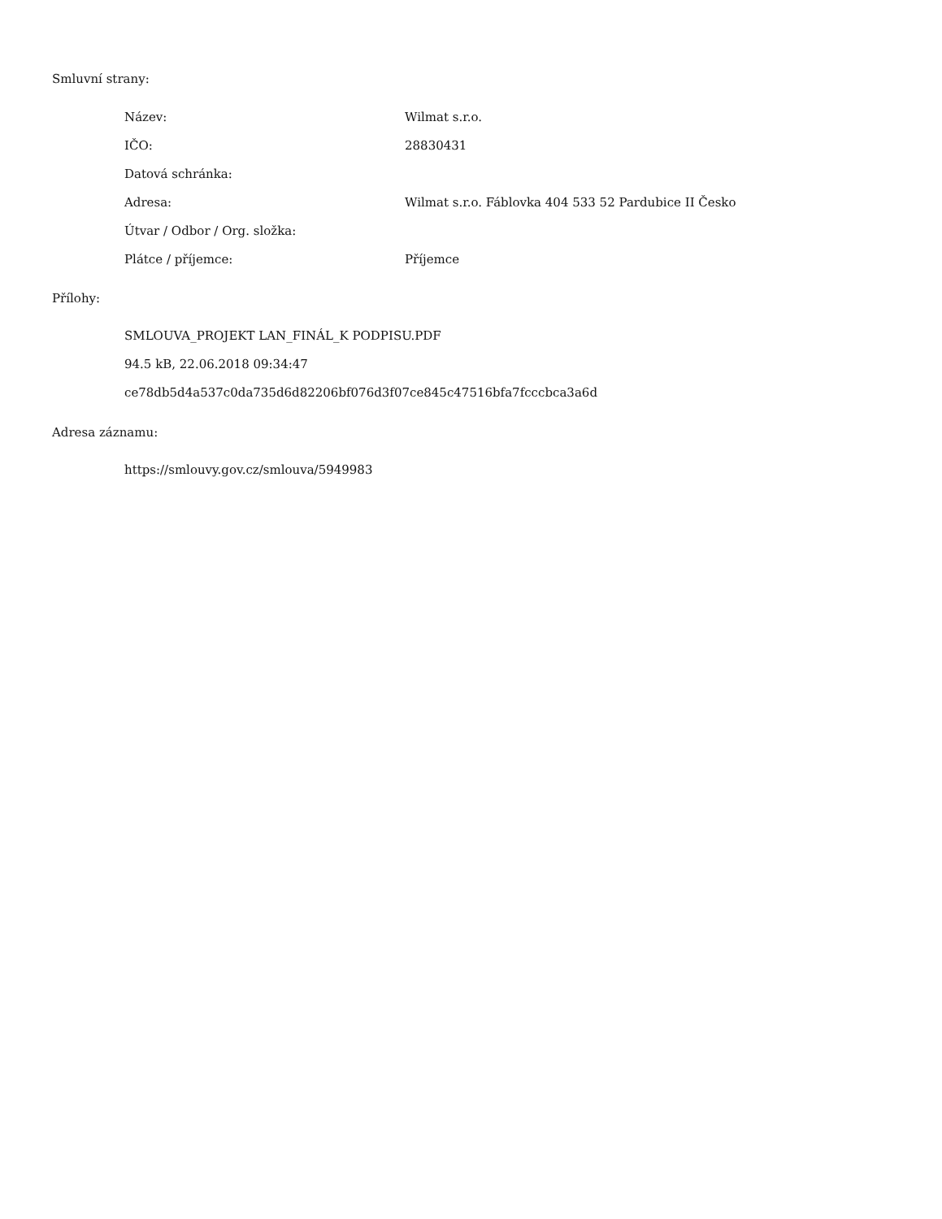Smluvní strany:
| Název: | Wilmat s.r.o. |
| IČO: | 28830431 |
| Datová schránka: | |
| Adresa: | Wilmat s.r.o. Fáblovka 404 533 52 Pardubice II Česko |
| Útvar / Odbor / Org. složka: | |
| Plátce / příjemce: | Příjemce |
Přílohy:
SMLOUVA_PROJEKT LAN_FINÁL_K PODPISU.PDF
94.5 kB, 22.06.2018 09:34:47
ce78db5d4a537c0da735d6d82206bf076d3f07ce845c47516bfa7fcccbca3a6d
Adresa záznamu:
https://smlouvy.gov.cz/smlouva/5949983